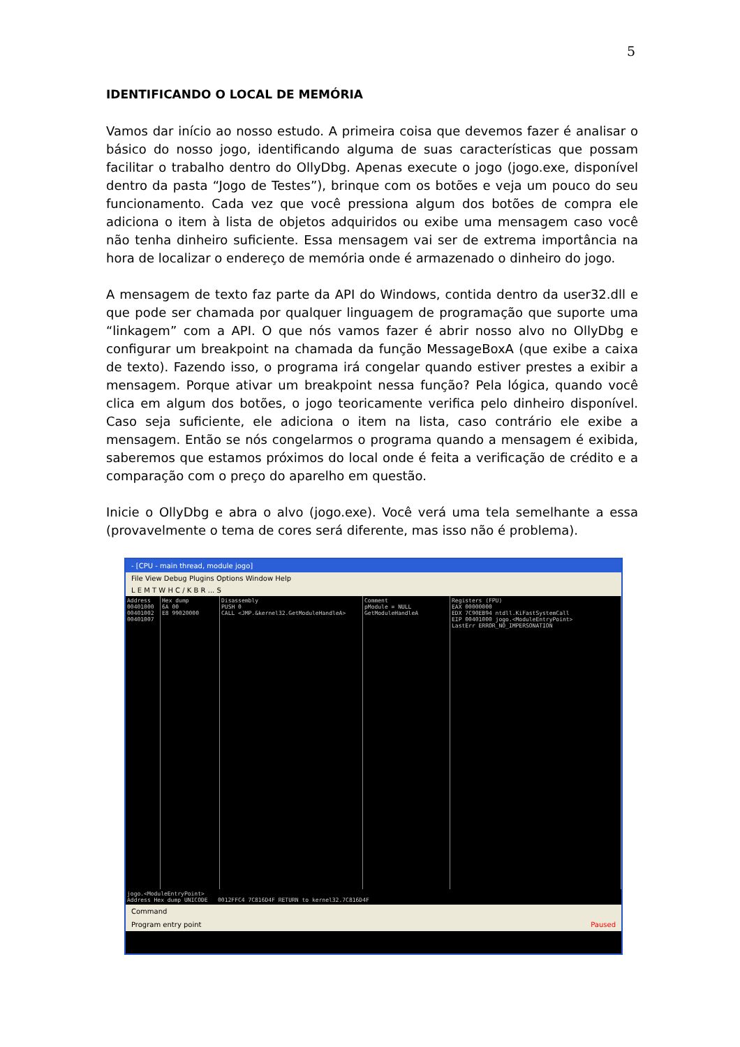5
IDENTIFICANDO O LOCAL DE MEMÓRIA
Vamos dar início ao nosso estudo. A primeira coisa que devemos fazer é analisar o básico do nosso jogo, identificando alguma de suas características que possam facilitar o trabalho dentro do OllyDbg. Apenas execute o jogo (jogo.exe, disponível dentro da pasta “Jogo de Testes”), brinque com os botões e veja um pouco do seu funcionamento. Cada vez que você pressiona algum dos botões de compra ele adiciona o item à lista de objetos adquiridos ou exibe uma mensagem caso você não tenha dinheiro suficiente. Essa mensagem vai ser de extrema importância na hora de localizar o endereço de memória onde é armazenado o dinheiro do jogo.
A mensagem de texto faz parte da API do Windows, contida dentro da user32.dll e que pode ser chamada por qualquer linguagem de programação que suporte uma “linkagem” com a API. O que nós vamos fazer é abrir nosso alvo no OllyDbg e configurar um breakpoint na chamada da função MessageBoxA (que exibe a caixa de texto). Fazendo isso, o programa irá congelar quando estiver prestes a exibir a mensagem. Porque ativar um breakpoint nessa função? Pela lógica, quando você clica em algum dos botões, o jogo teoricamente verifica pelo dinheiro disponível. Caso seja suficiente, ele adiciona o item na lista, caso contrário ele exibe a mensagem. Então se nós congelarmos o programa quando a mensagem é exibida, saberemos que estamos próximos do local onde é feita a verificação de crédito e a comparação com o preço do aparelho em questão.
Inicie o OllyDbg e abra o alvo (jogo.exe). Você verá uma tela semelhante a essa (provavelmente o tema de cores será diferente, mas isso não é problema).
- [CPU - main thread, module jogo]
File View Debug Plugins Options Window Help
L E M T W H C / K B R ... S
Address
00401000
00401002
00401007
Hex dump
6A 00
E8 99020000
Disassembly
PUSH 0
CALL <JMP.&kernel32.GetModuleHandleA>
Comment
pModule = NULL
GetModuleHandleA
Registers (FPU)
EAX 00000000
EDX 7C90EB94 ntdll.KiFastSystemCall
EIP 00401000 jogo.<ModuleEntryPoint>
LastErr ERROR_NO_IMPERSONATION
jogo.<ModuleEntryPoint>
Address Hex dump UNICODE 0012FFC4 7C816D4F RETURN to kernel32.7C816D4F
Command
Program entry point Paused